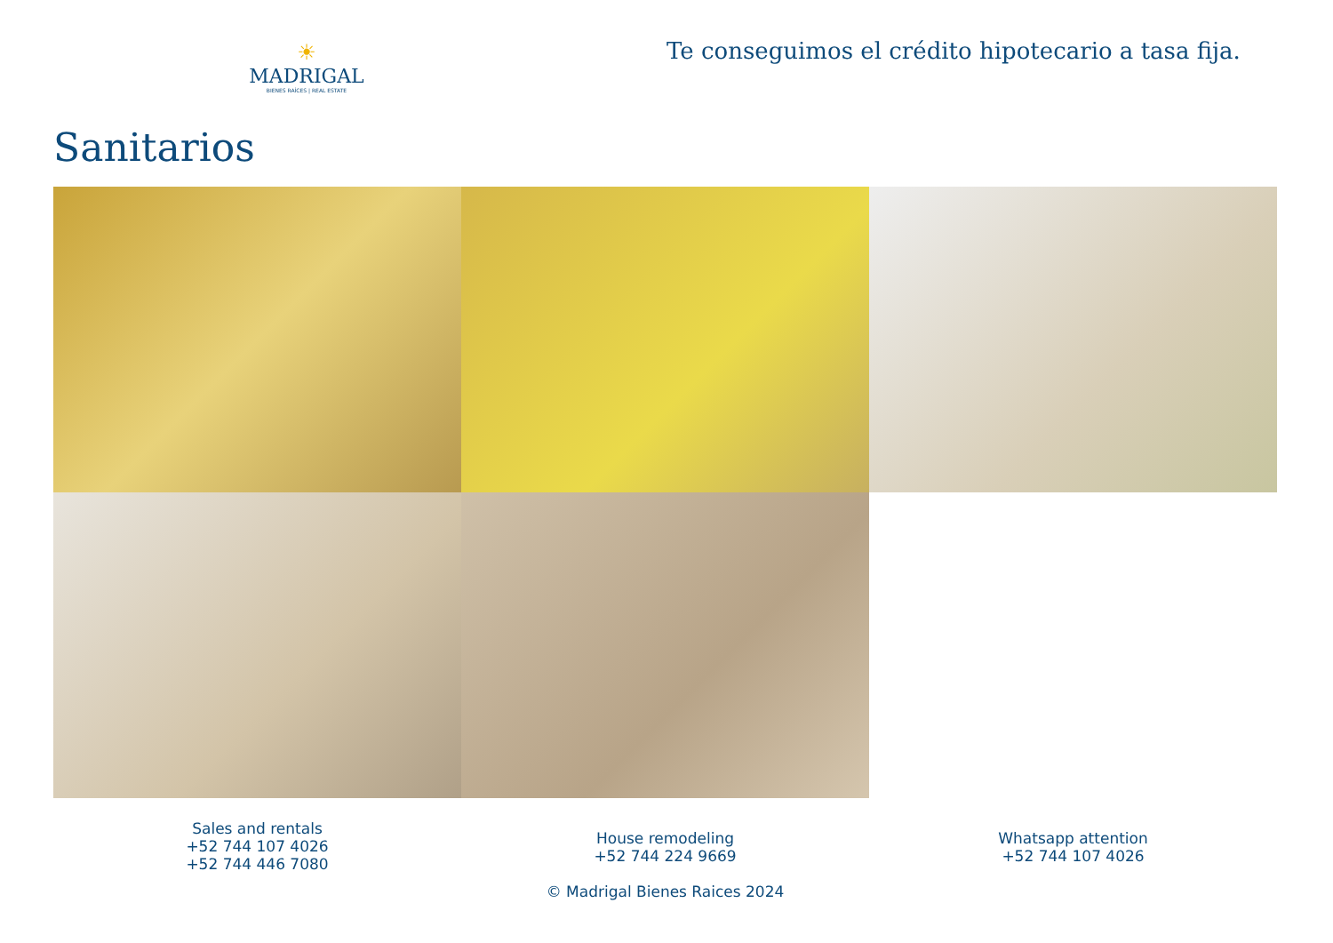☀
MADRIGAL
BIENES RAÍCES | REAL ESTATE
Te conseguimos el crédito hipotecario a tasa fija.
Sanitarios
Sales and rentals
+52 744 107 4026
+52 744 446 7080
House remodeling
+52 744 224 9669
© Madrigal Bienes Raices 2024
Whatsapp attention
+52 744 107 4026